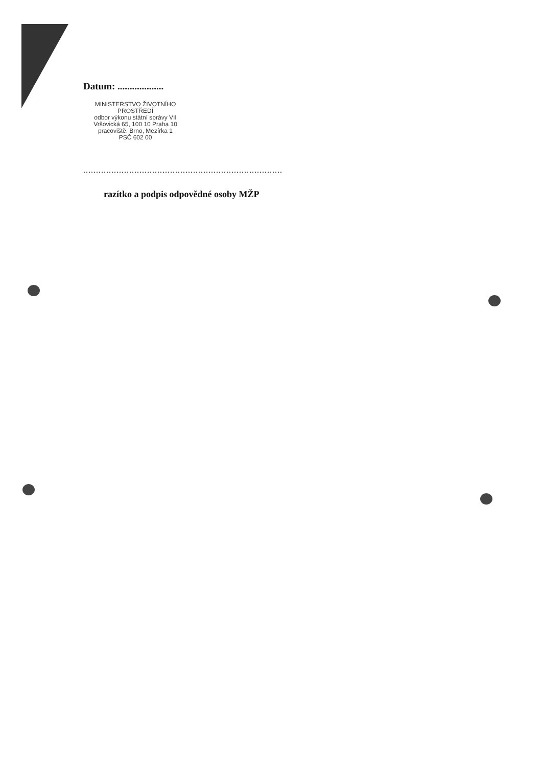Datum: ...................
MINISTERSTVO ŽIVOTNÍHO PROSTŘEDÍ
odbor výkonu státní správy VII
Vršovická 65, 100 10 Praha 10
pracoviště: Brno, Mezírka 1
PSČ 602 00
..............................................................................
razítko a podpis odpovědné osoby MŽP